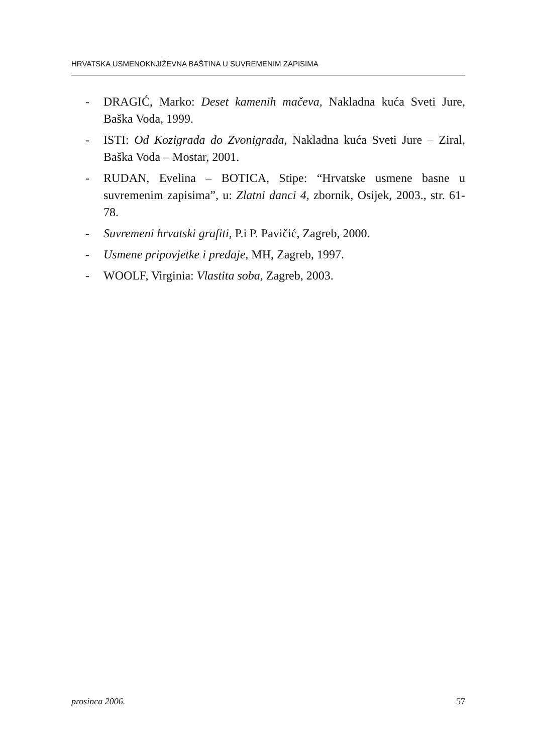HRVATSKA USMENOKNJIŽEVNA BAŠTINA U SUVREMENIM ZAPISIMA
- DRAGIĆ, Marko: Deset kamenih mačeva, Nakladna kuća Sveti Jure, Baška Voda, 1999.
- ISTI: Od Kozigrada do Zvonigrada, Nakladna kuća Sveti Jure – Ziral, Baška Voda – Mostar, 2001.
- RUDAN, Evelina – BOTICA, Stipe: “Hrvatske usmene basne u suvremenim zapisima”, u: Zlatni danci 4, zbornik, Osijek, 2003., str. 61-78.
- Suvremeni hrvatski grafiti, P.i P. Pavičić, Zagreb, 2000.
- Usmene pripovjetke i predaje, MH, Zagreb, 1997.
- WOOLF, Virginia: Vlastita soba, Zagreb, 2003.
prosinca 2006. 57